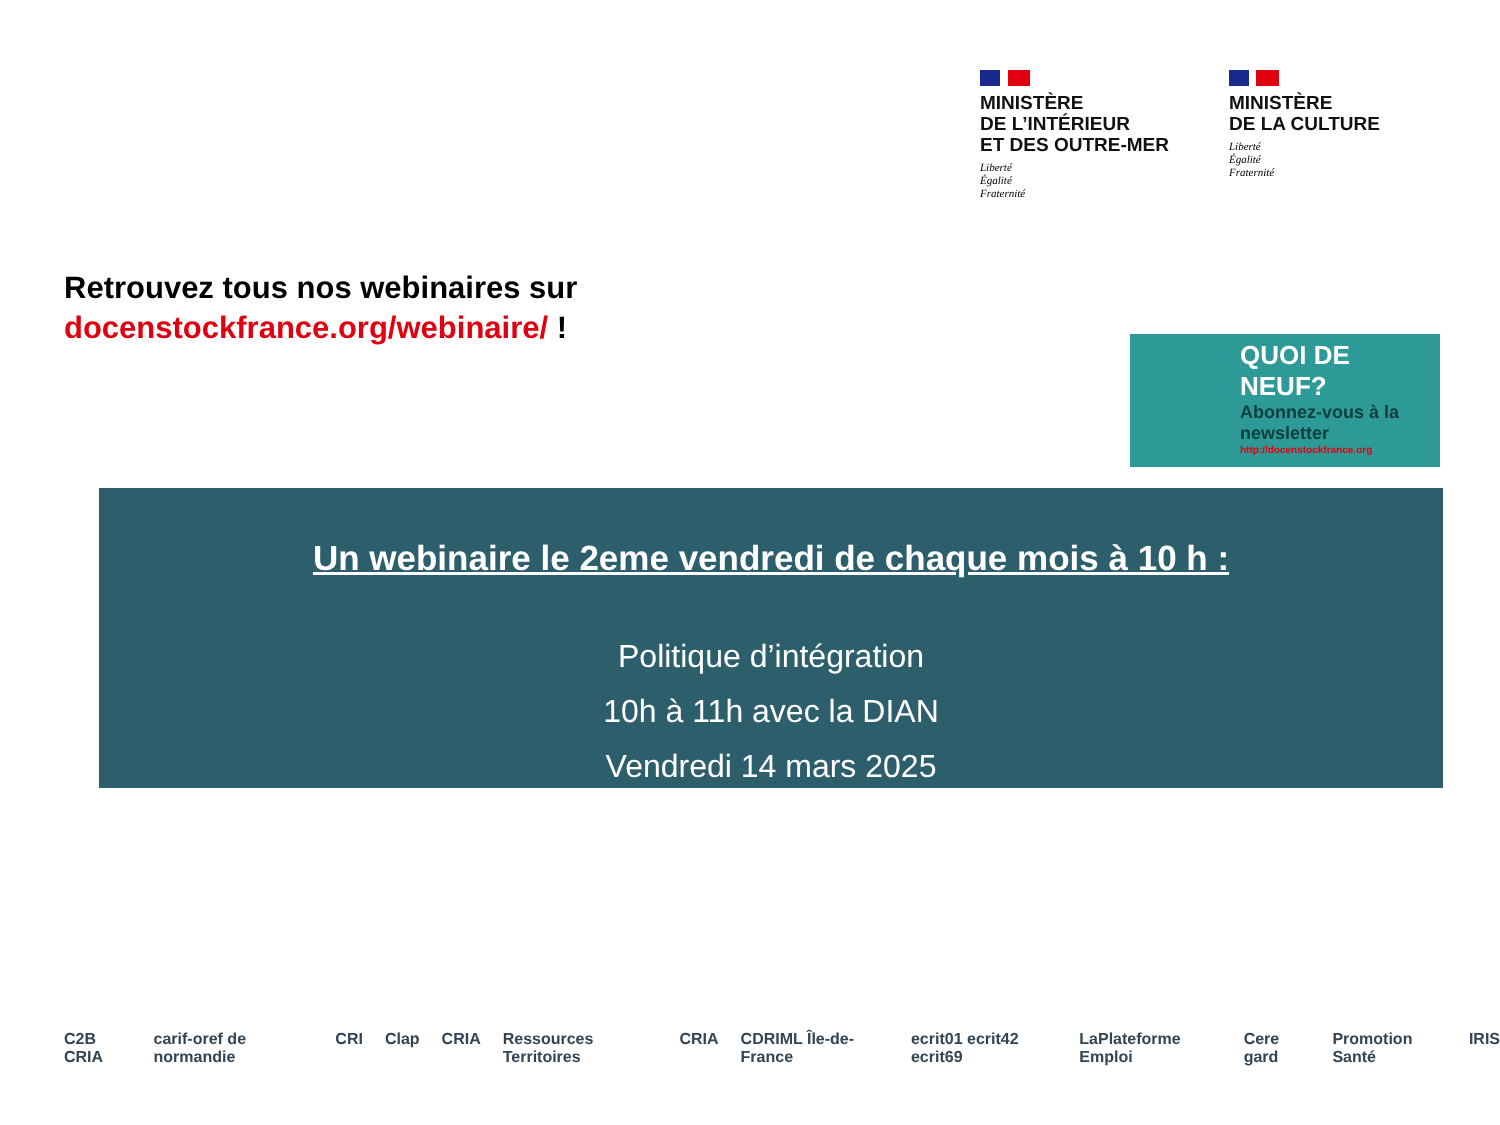MINISTÈRE
DE L’INTÉRIEUR
ET DES OUTRE-MER
Liberté
Égalité
Fraternité
MINISTÈRE
DE LA CULTURE
Liberté
Égalité
Fraternité
Retrouvez tous nos webinaires sur
docenstockfrance.org/webinaire/ !
QUOI DE NEUF?
Abonnez-vous à la newsletter
http://docenstockfrance.org
Un webinaire le 2eme vendredi de chaque mois à 10 h :
Politique d’intégration
10h à 11h avec la DIAN
Vendredi 14 mars 2025
C2B CRIA carif-oref de normandie CRI Clap CRIA Ressources Territoires CRIA CDRIML Île-de-France ecrit01 ecrit42 ecrit69 LaPlateforme Emploi Cere gard Promotion Santé IRIS